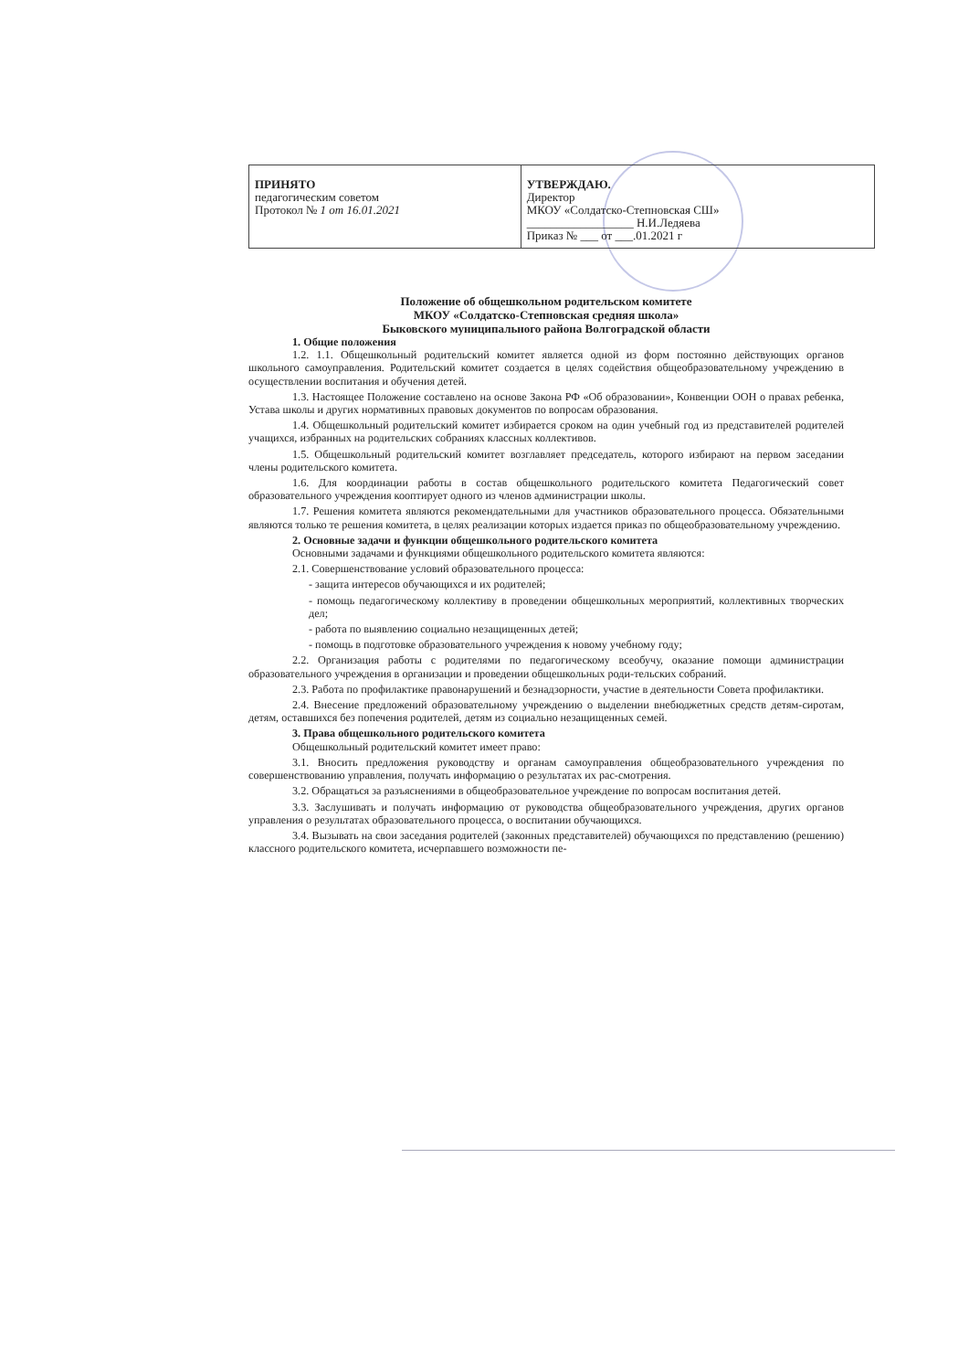| ПРИНЯТО педагогическим советом Протокол № 1 от 16.01.2021 | УТВЕРЖДАЮ. Директор МКОУ «Солдатско-Степновская СШ» __________________ Н.И.Ледяева Приказ № ___ от ___.01.2021 г |
Положение об общешкольном родительском комитете
МКОУ «Солдатско-Степновская средняя школа»
Быковского муниципального района Волгоградской области
1. Общие положения
1.2. 1.1. Общешкольный родительский комитет является одной из форм постоянно действующих органов школьного самоуправления. Родительский комитет создается в целях содействия общеобразовательному учреждению в осуществлении воспитания и обучения детей.
1.3. Настоящее Положение составлено на основе Закона РФ «Об образовании», Конвенции ООН о правах ребенка, Устава школы и других нормативных правовых документов по вопросам образования.
1.4. Общешкольный родительский комитет избирается сроком на один учебный год из представителей родителей учащихся, избранных на родительских собраниях классных коллективов.
1.5. Общешкольный родительский комитет возглавляет председатель, которого избирают на первом заседании члены родительского комитета.
1.6. Для координации работы в состав общешкольного родительского комитета Педагогический совет образовательного учреждения кооптирует одного из членов администрации школы.
1.7. Решения комитета являются рекомендательными для участников образовательного процесса. Обязательными являются только те решения комитета, в целях реализации которых издается приказ по общеобразовательному учреждению.
2. Основные задачи и функции общешкольного родительского комитета
Основными задачами и функциями общешкольного родительского комитета являются:
2.1. Совершенствование условий образовательного процесса:
- защита интересов обучающихся и их родителей;
- помощь педагогическому коллективу в проведении общешкольных мероприятий, коллективных творческих дел;
- работа по выявлению социально незащищенных детей;
- помощь в подготовке образовательного учреждения к новому учебному году;
2.2. Организация работы с родителями по педагогическому всеобучу, оказание помощи администрации образовательного учреждения в организации и проведении общешкольных роди-тельских собраний.
2.3. Работа по профилактике правонарушений и безнадзорности, участие в деятельности Совета профилактики.
2.4. Внесение предложений образовательному учреждению о выделении внебюджетных средств детям-сиротам, детям, оставшихся без попечения родителей, детям из социально незащищенных семей.
3. Права общешкольного родительского комитета
Общешкольный родительский комитет имеет право:
3.1. Вносить предложения руководству и органам самоуправления общеобразовательного учреждения по совершенствованию управления, получать информацию о результатах их рас-смотрения.
3.2. Обращаться за разъяснениями в общеобразовательное учреждение по вопросам воспитания детей.
3.3. Заслушивать и получать информацию от руководства общеобразовательного учреждения, других органов управления о результатах образовательного процесса, о воспитании обучающихся.
3.4. Вызывать на свои заседания родителей (законных представителей) обучающихся по представлению (решению) классного родительского комитета, исчерпавшего возможности пе-